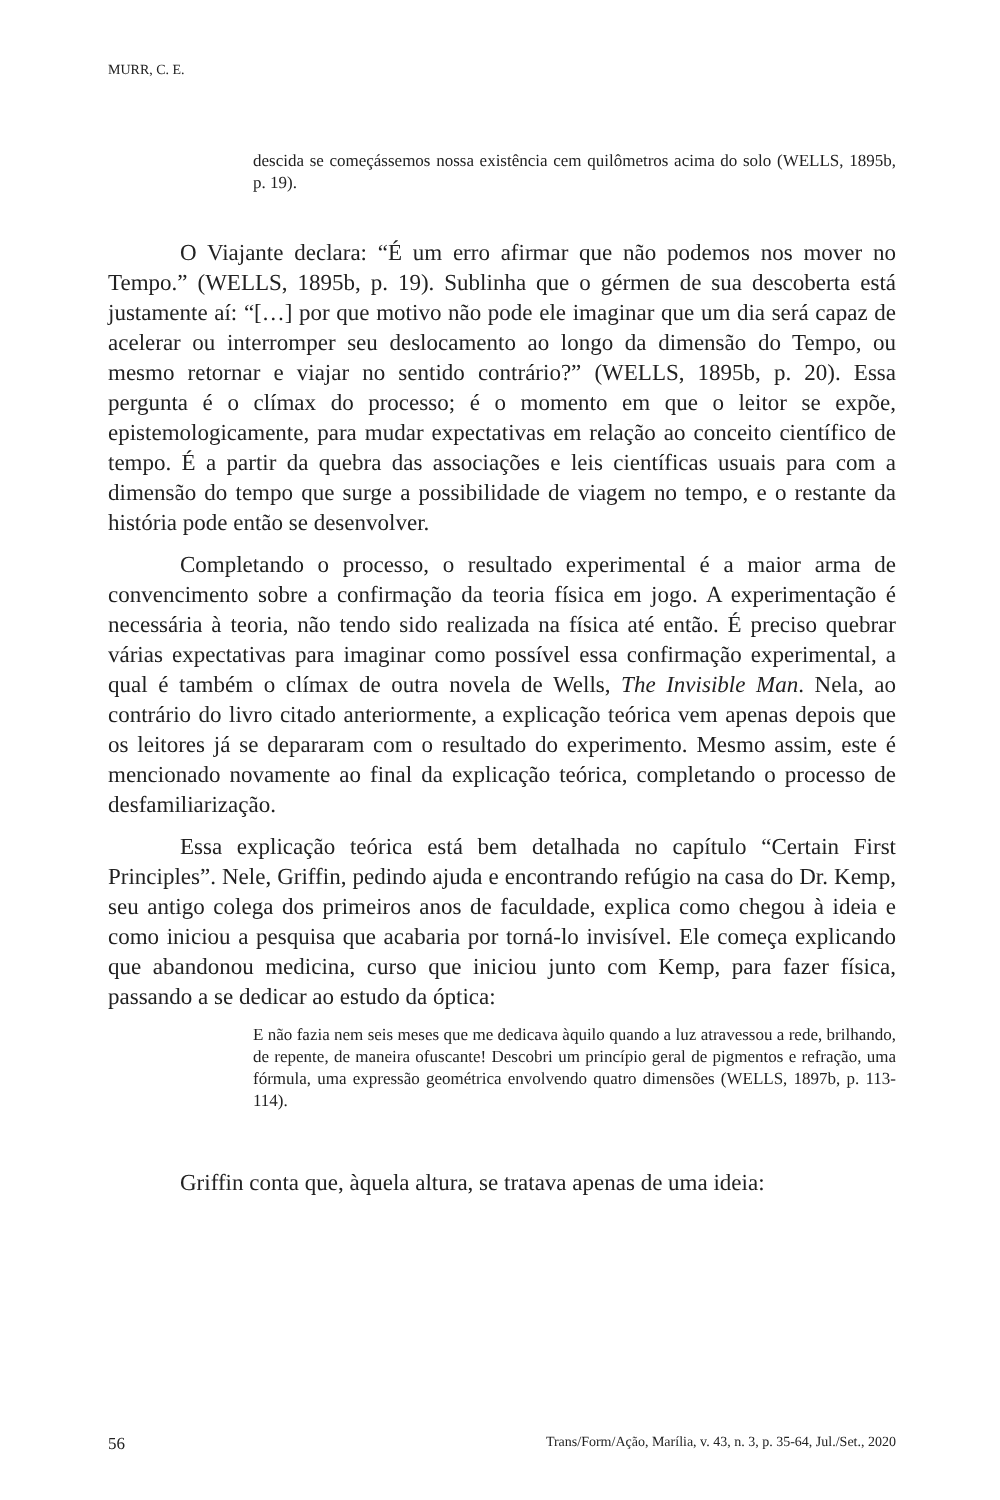MURR, C. E.
descida se começássemos nossa existência cem quilômetros acima do solo (WELLS, 1895b, p. 19).
O Viajante declara: “É um erro afirmar que não podemos nos mover no Tempo.” (WELLS, 1895b, p. 19). Sublinha que o gérmen de sua descoberta está justamente aí: “[…] por que motivo não pode ele imaginar que um dia será capaz de acelerar ou interromper seu deslocamento ao longo da dimensão do Tempo, ou mesmo retornar e viajar no sentido contrário?” (WELLS, 1895b, p. 20). Essa pergunta é o clímax do processo; é o momento em que o leitor se expõe, epistemologicamente, para mudar expectativas em relação ao conceito científico de tempo. É a partir da quebra das associações e leis científicas usuais para com a dimensão do tempo que surge a possibilidade de viagem no tempo, e o restante da história pode então se desenvolver.
Completando o processo, o resultado experimental é a maior arma de convencimento sobre a confirmação da teoria física em jogo. A experimentação é necessária à teoria, não tendo sido realizada na física até então. É preciso quebrar várias expectativas para imaginar como possível essa confirmação experimental, a qual é também o clímax de outra novela de Wells, The Invisible Man. Nela, ao contrário do livro citado anteriormente, a explicação teórica vem apenas depois que os leitores já se depararam com o resultado do experimento. Mesmo assim, este é mencionado novamente ao final da explicação teórica, completando o processo de desfamiliarização.
Essa explicação teórica está bem detalhada no capítulo “Certain First Principles”. Nele, Griffin, pedindo ajuda e encontrando refúgio na casa do Dr. Kemp, seu antigo colega dos primeiros anos de faculdade, explica como chegou à ideia e como iniciou a pesquisa que acabaria por torná-lo invisível. Ele começa explicando que abandonou medicina, curso que iniciou junto com Kemp, para fazer física, passando a se dedicar ao estudo da óptica:
E não fazia nem seis meses que me dedicava àquilo quando a luz atravessou a rede, brilhando, de repente, de maneira ofuscante! Descobri um princípio geral de pigmentos e refração, uma fórmula, uma expressão geométrica envolvendo quatro dimensões (WELLS, 1897b, p. 113-114).
Griffin conta que, àquela altura, se tratava apenas de uma ideia:
56 Trans/Form/Ação, Marília, v. 43, n. 3, p. 35-64, Jul./Set., 2020